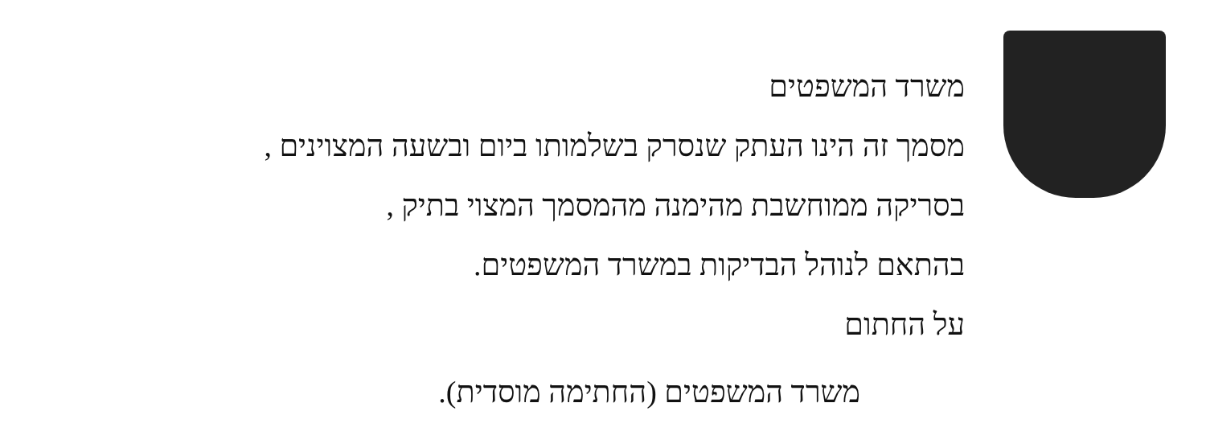משרד המשפטים
מסמך זה הינו העתק שנסרק בשלמותו ביום ובשעה המצוינים ,
בסריקה ממוחשבת מהימנה מהמסמך המצוי בתיק ,
בהתאם לנוהל הבדיקות במשרד המשפטים.
על החתום
משרד המשפטים (החתימה מוסדית).